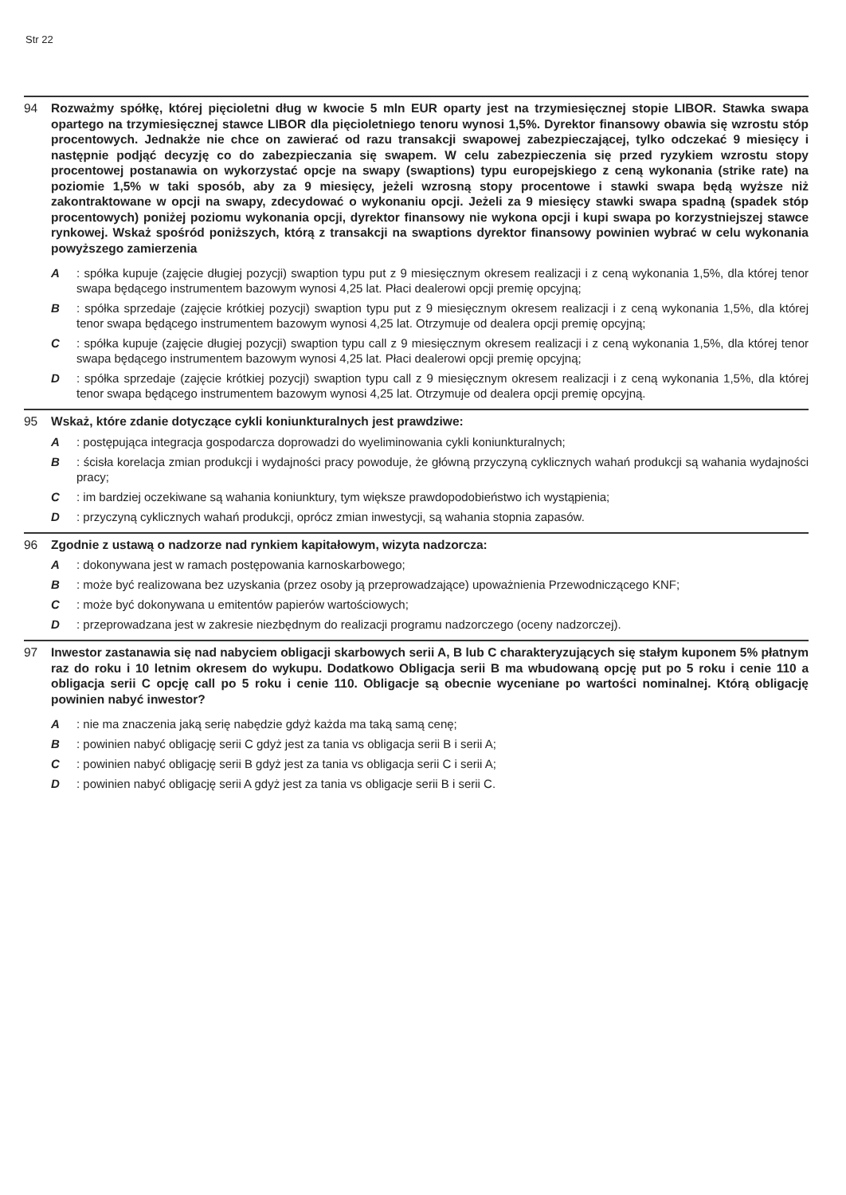Str 22
94 Rozważmy spółkę, której pięcioletni dług w kwocie 5 mln EUR oparty jest na trzymiesięcznej stopie LIBOR. Stawka swapa opartego na trzymiesięcznej stawce LIBOR dla pięcioletniego tenoru wynosi 1,5%. Dyrektor finansowy obawia się wzrostu stóp procentowych. Jednakże nie chce on zawierać od razu transakcji swapowej zabezpieczającej, tylko odczekać 9 miesięcy i następnie podjąć decyzję co do zabezpieczania się swapem. W celu zabezpieczenia się przed ryzykiem wzrostu stopy procentowej postanawia on wykorzystać opcje na swapy (swaptions) typu europejskiego z ceną wykonania (strike rate) na poziomie 1,5% w taki sposób, aby za 9 miesięcy, jeżeli wzrosną stopy procentowe i stawki swapa będą wyższe niż zakontraktowane w opcji na swapy, zdecydować o wykonaniu opcji. Jeżeli za 9 miesięcy stawki swapa spadną (spadek stóp procentowych) poniżej poziomu wykonania opcji, dyrektor finansowy nie wykona opcji i kupi swapa po korzystniejszej stawce rynkowej. Wskaż spośród poniższych, którą z transakcji na swaptions dyrektor finansowy powinien wybrać w celu wykonania powyższego zamierzenia
A: spółka kupuje (zajęcie długiej pozycji) swaption typu put z 9 miesięcznym okresem realizacji i z ceną wykonania 1,5%, dla której tenor swapa będącego instrumentem bazowym wynosi 4,25 lat. Płaci dealerowi opcji premię opcyjną;
B: spółka sprzedaje (zajęcie krótkiej pozycji) swaption typu put z 9 miesięcznym okresem realizacji i z ceną wykonania 1,5%, dla której tenor swapa będącego instrumentem bazowym wynosi 4,25 lat. Otrzymuje od dealera opcji premię opcyjną;
C: spółka kupuje (zajęcie długiej pozycji) swaption typu call z 9 miesięcznym okresem realizacji i z ceną wykonania 1,5%, dla której tenor swapa będącego instrumentem bazowym wynosi 4,25 lat. Płaci dealerowi opcji premię opcyjną;
D: spółka sprzedaje (zajęcie krótkiej pozycji) swaption typu call z 9 miesięcznym okresem realizacji i z ceną wykonania 1,5%, dla której tenor swapa będącego instrumentem bazowym wynosi 4,25 lat. Otrzymuje od dealera opcji premię opcyjną.
95 Wskaż, które zdanie dotyczące cykli koniunkturalnych jest prawdziwe:
A: postępująca integracja gospodarcza doprowadzi do wyeliminowania cykli koniunkturalnych;
B: ścisła korelacja zmian produkcji i wydajności pracy powoduje, że główną przyczyną cyklicznych wahań produkcji są wahania wydajności pracy;
C: im bardziej oczekiwane są wahania koniunktury, tym większe prawdopodobieństwo ich wystąpienia;
D: przyczyną cyklicznych wahań produkcji, oprócz zmian inwestycji, są wahania stopnia zapasów.
96 Zgodnie z ustawą o nadzorze nad rynkiem kapitałowym, wizyta nadzorcza:
A: dokonywana jest w ramach postępowania karnoskarbowego;
B: może być realizowana bez uzyskania (przez osoby ją przeprowadzające) upoważnienia Przewodniczącego KNF;
C: może być dokonywana u emitentów papierów wartościowych;
D: przeprowadzana jest w zakresie niezbędnym do realizacji programu nadzorczego (oceny nadzorczej).
97 Inwestor zastanawia się nad nabyciem obligacji skarbowych serii A, B lub C charakteryzujących się stałym kuponem 5% płatnym raz do roku i 10 letnim okresem do wykupu. Dodatkowo Obligacja serii B ma wbudowaną opcję put po 5 roku i cenie 110 a obligacja serii C opcję call po 5 roku i cenie 110. Obligacje są obecnie wyceniane po wartości nominalnej. Którą obligację powinien nabyć inwestor?
A: nie ma znaczenia jaką serię nabędzie gdyż każda ma taką samą cenę;
B: powinien nabyć obligację serii C gdyż jest za tania vs obligacja serii B i serii A;
C: powinien nabyć obligację serii B gdyż jest za tania vs obligacja serii C i serii A;
D: powinien nabyć obligację serii A gdyż jest za tania vs obligacje serii B i serii C.